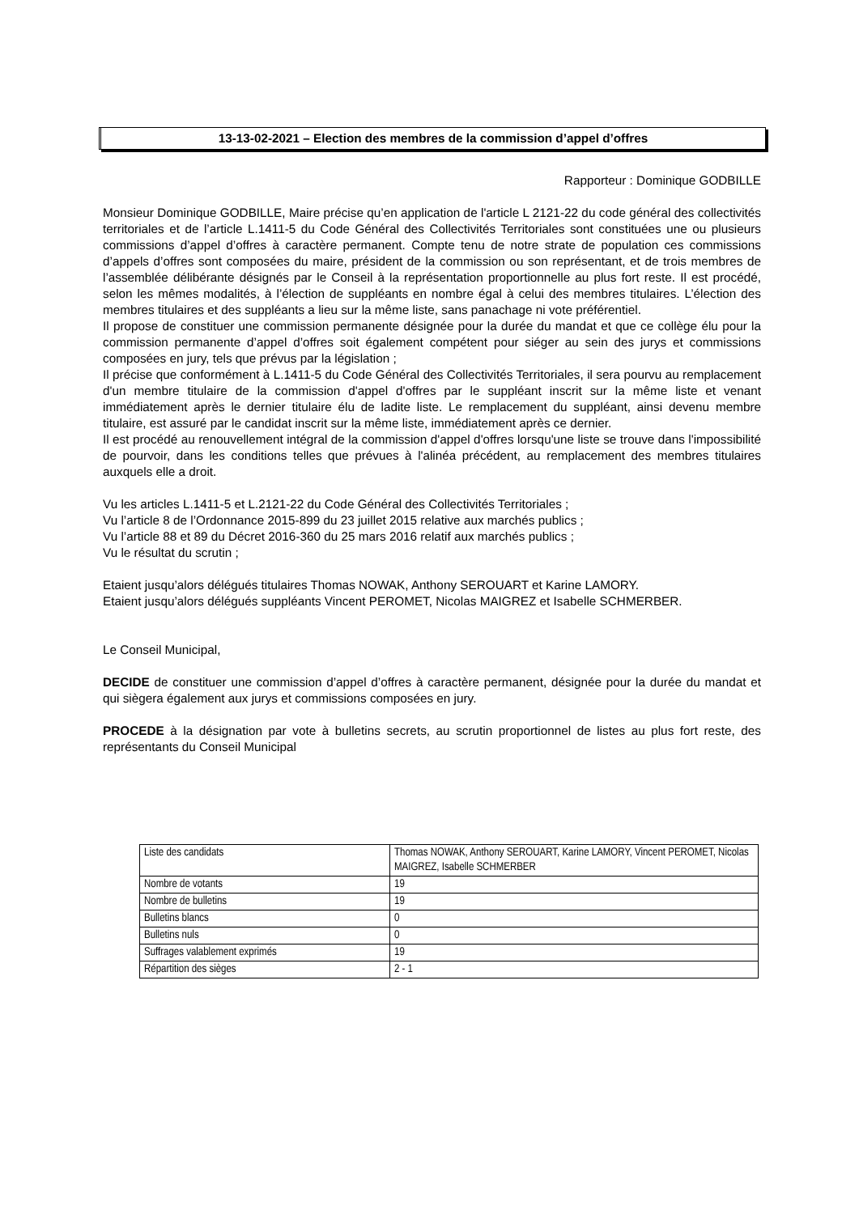13-13-02-2021 – Election des membres de la commission d’appel d’offres
Rapporteur : Dominique GODBILLE
Monsieur Dominique GODBILLE, Maire précise qu’en application de l'article L 2121-22 du code général des collectivités territoriales et de l’article L.1411-5 du Code Général des Collectivités Territoriales sont constituées une ou plusieurs commissions d’appel d’offres à caractère permanent. Compte tenu de notre strate de population ces commissions d’appels d’offres sont composées du maire, président de la commission ou son représentant, et de trois membres de l’assemblée délibérante désignés par le Conseil à la représentation proportionnelle au plus fort reste. Il est procédé, selon les mêmes modalités, à l’élection de suppléants en nombre égal à celui des membres titulaires. L’élection des membres titulaires et des suppléants a lieu sur la même liste, sans panachage ni vote préférentiel.
Il propose de constituer une commission permanente désignée pour la durée du mandat et que ce collège élu pour la commission permanente d’appel d’offres soit également compétent pour siéger au sein des jurys et commissions composées en jury, tels que prévus par la législation ;
Il précise que conformément à L.1411-5 du Code Général des Collectivités Territoriales, il sera pourvu au remplacement d'un membre titulaire de la commission d'appel d'offres par le suppléant inscrit sur la même liste et venant immédiatement après le dernier titulaire élu de ladite liste. Le remplacement du suppléant, ainsi devenu membre titulaire, est assuré par le candidat inscrit sur la même liste, immédiatement après ce dernier.
Il est procédé au renouvellement intégral de la commission d'appel d'offres lorsqu'une liste se trouve dans l'impossibilité de pourvoir, dans les conditions telles que prévues à l'alinéa précédent, au remplacement des membres titulaires auxquels elle a droit.
Vu les articles L.1411-5 et L.2121-22 du Code Général des Collectivités Territoriales ;
Vu l’article 8 de l’Ordonnance 2015-899 du 23 juillet 2015 relative aux marchés publics ;
Vu l’article 88 et 89 du Décret 2016-360 du 25 mars 2016 relatif aux marchés publics ;
Vu le résultat du scrutin ;
Etaient jusqu’alors délégués titulaires Thomas NOWAK, Anthony SEROUART et Karine LAMORY.
Etaient jusqu’alors délégués suppléants Vincent PEROMET, Nicolas MAIGREZ et Isabelle SCHMERBER.
Le Conseil Municipal,
DECIDE de constituer une commission d’appel d’offres à caractère permanent, désignée pour la durée du mandat et qui siègera également aux jurys et commissions composées en jury.
PROCEDE à la désignation par vote à bulletins secrets, au scrutin proportionnel de listes au plus fort reste, des représentants du Conseil Municipal
| Liste des candidats | Thomas NOWAK, Anthony SEROUART, Karine LAMORY, Vincent PEROMET, Nicolas MAIGREZ, Isabelle SCHMERBER |
| Nombre de votants | 19 |
| Nombre de bulletins | 19 |
| Bulletins blancs | 0 |
| Bulletins nuls | 0 |
| Suffrages valablement exprimés | 19 |
| Répartition des sièges | 2 - 1 |